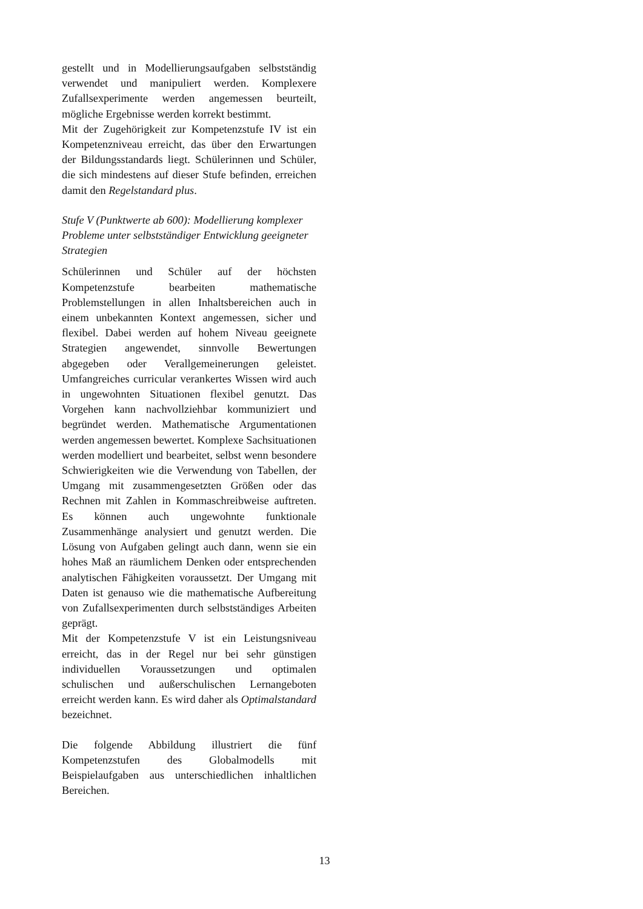gestellt und in Modellierungsaufgaben selbstständig verwendet und manipuliert werden. Komplexere Zufallsexperimente werden angemessen beurteilt, mögliche Ergebnisse werden korrekt bestimmt.
Mit der Zugehörigkeit zur Kompetenzstufe IV ist ein Kompetenzniveau erreicht, das über den Erwartungen der Bildungsstandards liegt. Schülerinnen und Schüler, die sich mindestens auf dieser Stufe befinden, erreichen damit den Regelstandard plus.
Stufe V (Punktwerte ab 600): Modellierung komplexer Probleme unter selbstständiger Entwicklung geeigneter Strategien
Schülerinnen und Schüler auf der höchsten Kompetenzstufe bearbeiten mathematische Problemstellungen in allen Inhaltsbereichen auch in einem unbekannten Kontext angemessen, sicher und flexibel. Dabei werden auf hohem Niveau geeignete Strategien angewendet, sinnvolle Bewertungen abgegeben oder Verallgemeinerungen geleistet. Umfangreiches curricular verankertes Wissen wird auch in ungewohnten Situationen flexibel genutzt. Das Vorgehen kann nachvollziehbar kommuniziert und begründet werden. Mathematische Argumentationen werden angemessen bewertet. Komplexe Sachsituationen werden modelliert und bearbeitet, selbst wenn besondere Schwierigkeiten wie die Verwendung von Tabellen, der Umgang mit zusammengesetzten Größen oder das Rechnen mit Zahlen in Kommaschreibweise auftreten. Es können auch ungewohnte funktionale Zusammenhänge analysiert und genutzt werden. Die Lösung von Aufgaben gelingt auch dann, wenn sie ein hohes Maß an räumlichem Denken oder entsprechenden analytischen Fähigkeiten voraussetzt. Der Umgang mit Daten ist genauso wie die mathematische Aufbereitung von Zufallsexperimenten durch selbstständiges Arbeiten geprägt.
Mit der Kompetenzstufe V ist ein Leistungsniveau erreicht, das in der Regel nur bei sehr günstigen individuellen Voraussetzungen und optimalen schulischen und außerschulischen Lernangeboten erreicht werden kann. Es wird daher als Optimalstandard bezeichnet.
Die folgende Abbildung illustriert die fünf Kompetenzstufen des Globalmodells mit Beispielaufgaben aus unterschiedlichen inhaltlichen Bereichen.
13